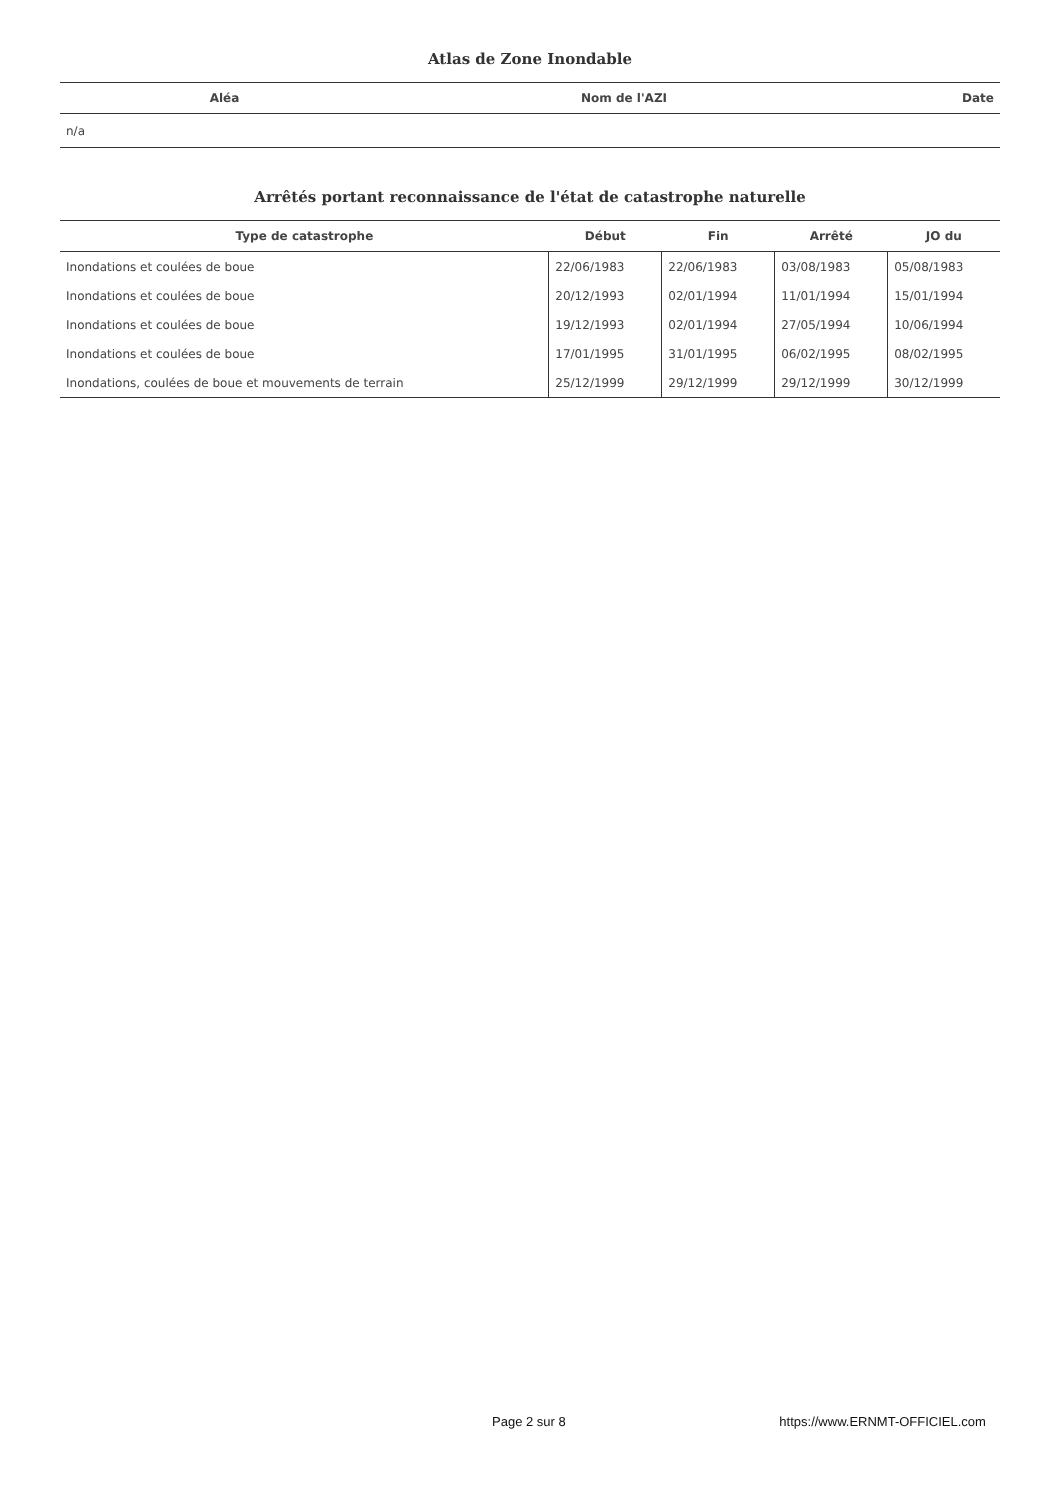Atlas de Zone Inondable
| Aléa | Nom de l'AZI | Date |
| --- | --- | --- |
| n/a | | |
Arrêtés portant reconnaissance de l'état de catastrophe naturelle
| Type de catastrophe | Début | Fin | Arrêté | JO du |
| --- | --- | --- | --- | --- |
| Inondations et coulées de boue | 22/06/1983 | 22/06/1983 | 03/08/1983 | 05/08/1983 |
| Inondations et coulées de boue | 20/12/1993 | 02/01/1994 | 11/01/1994 | 15/01/1994 |
| Inondations et coulées de boue | 19/12/1993 | 02/01/1994 | 27/05/1994 | 10/06/1994 |
| Inondations et coulées de boue | 17/01/1995 | 31/01/1995 | 06/02/1995 | 08/02/1995 |
| Inondations, coulées de boue et mouvements de terrain | 25/12/1999 | 29/12/1999 | 29/12/1999 | 30/12/1999 |
Page 2 sur 8 https://www.ERNMT-OFFICIEL.com